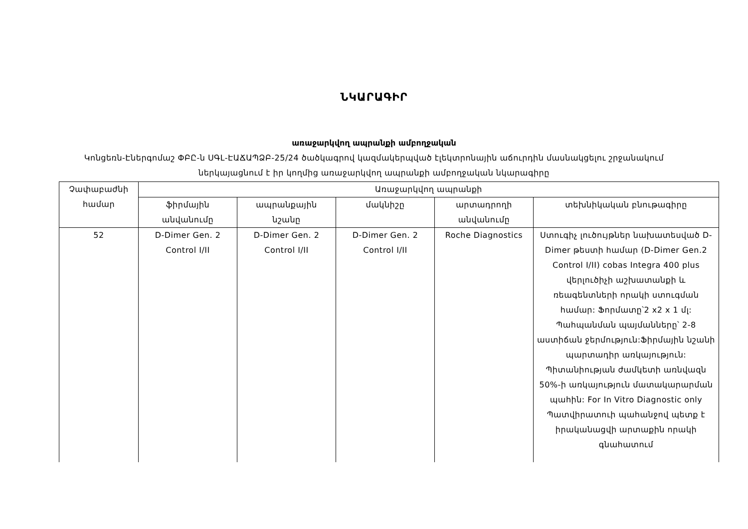ՆԿԱՐԱԳԻՐ
առաջարկվող ապրանքի ամբողջական
Կոնցեռն-Էներգոմաշ ՓԲԸ-ն ՍԳԼ-ԷԱՃԱՊՁԲ-25/24 ծածկագրով կազմակերպված էլեկտրոնային աճուրդին մասնակցելու շրջանակում
ներկայացնում է իր կողմից առաջարկվող ապրանքի ամբողջական նկարագիրը
| Չափաբաժնի համար | Առաջարկվող ապրանքի | | | | |
| --- | --- | --- | --- | --- | --- |
| | ֆիրմային անվանումը | ապրանքային նշանը | մակնիշը | արտադրողի անվանումը | տեխնիկական բնութագիրը |
| 52 | D-Dimer Gen. 2 Control I/II | D-Dimer Gen. 2 Control I/II | D-Dimer Gen. 2 Control I/II | Roche Diagnostics | Ստուգիչ լուծույթներ նախատեսված D-Dimer թեստի համար (D-Dimer Gen.2 Control I/II) cobas Integra 400 plus վերլուծիչի աշխատանքի և ռեագենտների որակի ստուգման համար: Ֆորմատը՝2 x2 x 1 մլ: Պահպանման պայմանները՝ 2-8 աստիճան ջերմություն:Ֆիրմային նշանի պարտադիր առկայություն: Պիտանիության ժամկետի առնվազն 50%-ի առկայություն մատակարարման պահին: For In Vitro Diagnostic only Պատվիրատուի պահանջով պետք է իրականացվի արտաքին որակի գնահատում |